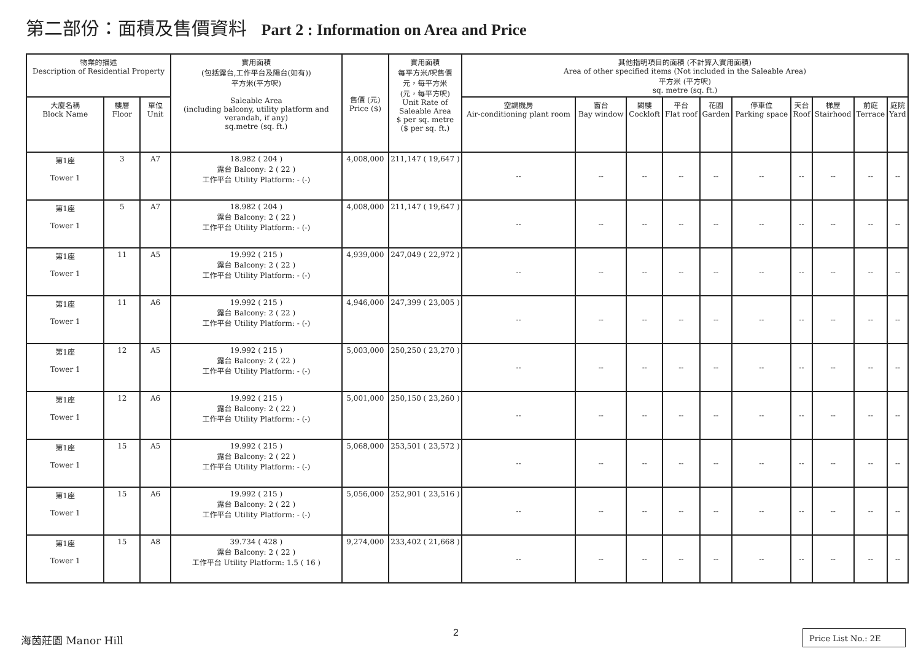第二部份：面積及售價資料 Part 2 : Information on Area and Price
| 物業的描述 Description of Residential Property | | | 實用面積 (包括露台,工作平台及陽台(如有)) 平方米(平方呎) Saleable Area (including balcony, utility platform and verandah, if any) sq.metre (sq. ft.) | 售價 (元) Price ($) | 實用面積 每平方米/呎售價 元，每平方米 (元，每平方呎) Unit Rate of Saleable Area $ per sq. metre ($ per sq. ft.) | 其他指明項目的面積 (不計算入實用面積) Area of other specified items (Not included in the Saleable Area) 平方米 (平方呎) sq. metre (sq. ft.) | | | | | | | | | |
| --- | --- | --- | --- | --- | --- | --- | --- | --- | --- | --- | --- | --- | --- | --- | --- |
| 大廈名稱 Block Name | 樓層 Floor | 單位 Unit | | | | 空調機房 Air-conditioning plant room | 窗台 Bay window | 閣樓 Cockloft | 平台 Flat roof | 花園 Garden | 停車位 Parking space | 天台 Roof | 梯屋 Stairhood | 前庭 Terrace | 庭院 Yard |
| 第1座 Tower 1 | 3 | A7 | 18.982 ( 204 ) 露台 Balcony: 2 ( 22 ) 工作平台 Utility Platform: - (-) | 4,008,000 | 211,147 ( 19,647 ) | -- | -- | -- | -- | -- | -- | -- | -- | -- | -- |
| 第1座 Tower 1 | 5 | A7 | 18.982 ( 204 ) 露台 Balcony: 2 ( 22 ) 工作平台 Utility Platform: - (-) | 4,008,000 | 211,147 ( 19,647 ) | -- | -- | -- | -- | -- | -- | -- | -- | -- | -- |
| 第1座 Tower 1 | 11 | A5 | 19.992 ( 215 ) 露台 Balcony: 2 ( 22 ) 工作平台 Utility Platform: - (-) | 4,939,000 | 247,049 ( 22,972 ) | -- | -- | -- | -- | -- | -- | -- | -- | -- | -- |
| 第1座 Tower 1 | 11 | A6 | 19.992 ( 215 ) 露台 Balcony: 2 ( 22 ) 工作平台 Utility Platform: - (-) | 4,946,000 | 247,399 ( 23,005 ) | -- | -- | -- | -- | -- | -- | -- | -- | -- | -- |
| 第1座 Tower 1 | 12 | A5 | 19.992 ( 215 ) 露台 Balcony: 2 ( 22 ) 工作平台 Utility Platform: - (-) | 5,003,000 | 250,250 ( 23,270 ) | -- | -- | -- | -- | -- | -- | -- | -- | -- | -- |
| 第1座 Tower 1 | 12 | A6 | 19.992 ( 215 ) 露台 Balcony: 2 ( 22 ) 工作平台 Utility Platform: - (-) | 5,001,000 | 250,150 ( 23,260 ) | -- | -- | -- | -- | -- | -- | -- | -- | -- | -- |
| 第1座 Tower 1 | 15 | A5 | 19.992 ( 215 ) 露台 Balcony: 2 ( 22 ) 工作平台 Utility Platform: - (-) | 5,068,000 | 253,501 ( 23,572 ) | -- | -- | -- | -- | -- | -- | -- | -- | -- | -- |
| 第1座 Tower 1 | 15 | A6 | 19.992 ( 215 ) 露台 Balcony: 2 ( 22 ) 工作平台 Utility Platform: - (-) | 5,056,000 | 252,901 ( 23,516 ) | -- | -- | -- | -- | -- | -- | -- | -- | -- | -- |
| 第1座 Tower 1 | 15 | A8 | 39.734 ( 428 ) 露台 Balcony: 2 ( 22 ) 工作平台 Utility Platform: 1.5 ( 16 ) | 9,274,000 | 233,402 ( 21,668 ) | -- | -- | -- | -- | -- | -- | -- | -- | -- | -- |
海茵莊園 Manor Hill 2 Price List No.: 2E